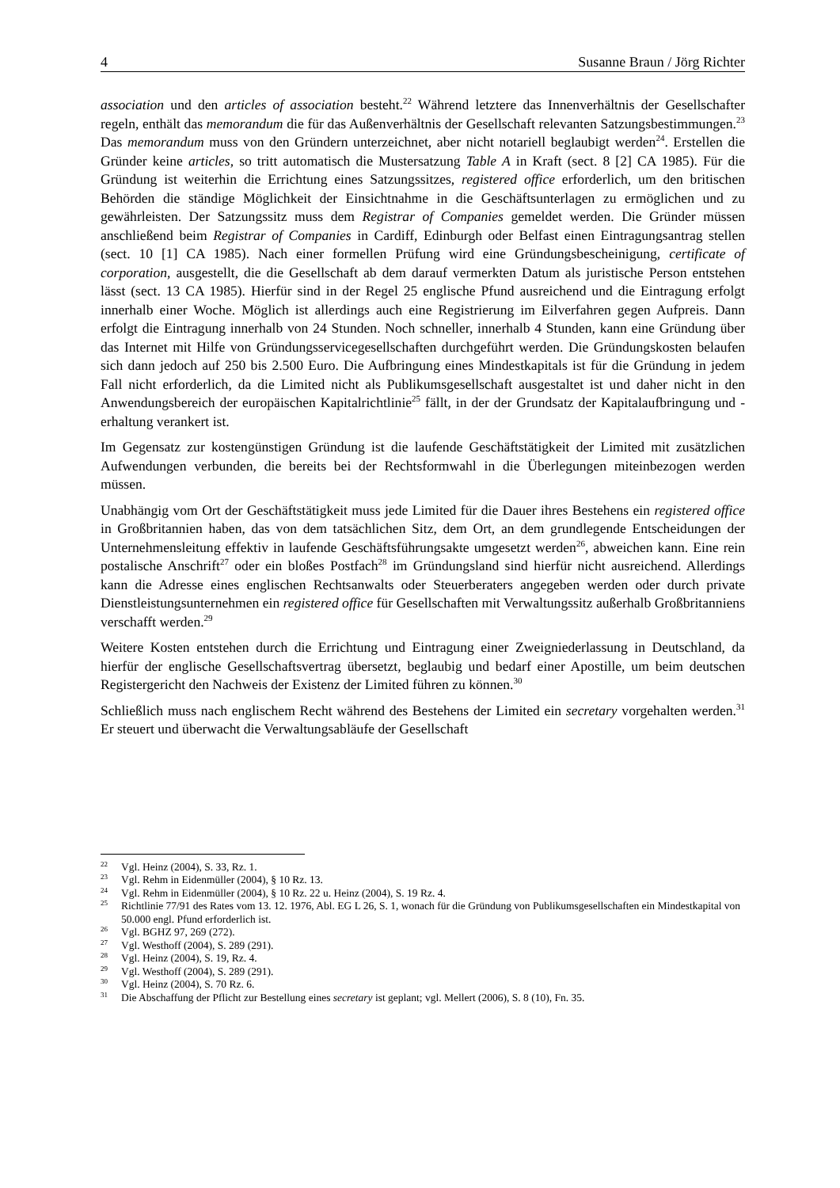4 Susanne Braun / Jörg Richter
association und den articles of association besteht.<sup>22</sup> Während letztere das Innenverhältnis der Gesellschafter regeln, enthält das memorandum die für das Außenverhältnis der Gesellschaft relevanten Satzungsbestimmungen.<sup>23</sup> Das memorandum muss von den Gründern unterzeichnet, aber nicht notariell beglaubigt werden<sup>24</sup>. Erstellen die Gründer keine articles, so tritt automatisch die Mustersatzung Table A in Kraft (sect. 8 [2] CA 1985). Für die Gründung ist weiterhin die Errichtung eines Satzungssitzes, registered office erforderlich, um den britischen Behörden die ständige Möglichkeit der Einsichtnahme in die Geschäftsunterlagen zu ermöglichen und zu gewährleisten. Der Satzungssitz muss dem Registrar of Companies gemeldet werden. Die Gründer müssen anschließend beim Registrar of Companies in Cardiff, Edinburgh oder Belfast einen Eintragungsantrag stellen (sect. 10 [1] CA 1985). Nach einer formellen Prüfung wird eine Gründungsbescheinigung, certificate of corporation, ausgestellt, die die Gesellschaft ab dem darauf vermerkten Datum als juristische Person entstehen lässt (sect. 13 CA 1985). Hierfür sind in der Regel 25 englische Pfund ausreichend und die Eintragung erfolgt innerhalb einer Woche. Möglich ist allerdings auch eine Registrierung im Eilverfahren gegen Aufpreis. Dann erfolgt die Eintragung innerhalb von 24 Stunden. Noch schneller, innerhalb 4 Stunden, kann eine Gründung über das Internet mit Hilfe von Gründungsservicegesellschaften durchgeführt werden. Die Gründungskosten belaufen sich dann jedoch auf 250 bis 2.500 Euro. Die Aufbringung eines Mindestkapitals ist für die Gründung in jedem Fall nicht erforderlich, da die Limited nicht als Publikumsgesellschaft ausgestaltet ist und daher nicht in den Anwendungsbereich der europäischen Kapitalrichtlinie<sup>25</sup> fällt, in der der Grundsatz der Kapitalaufbringung und -erhaltung verankert ist.
Im Gegensatz zur kostengünstigen Gründung ist die laufende Geschäftstätigkeit der Limited mit zusätzlichen Aufwendungen verbunden, die bereits bei der Rechtsformwahl in die Überlegungen miteinbezogen werden müssen.
Unabhängig vom Ort der Geschäftstätigkeit muss jede Limited für die Dauer ihres Bestehens ein registered office in Großbritannien haben, das von dem tatsächlichen Sitz, dem Ort, an dem grundlegende Entscheidungen der Unternehmensleitung effektiv in laufende Geschäftsführungsakte umgesetzt werden<sup>26</sup>, abweichen kann. Eine rein postalische Anschrift<sup>27</sup> oder ein bloßes Postfach<sup>28</sup> im Gründungsland sind hierfür nicht ausreichend. Allerdings kann die Adresse eines englischen Rechtsanwalts oder Steuerberaters angegeben werden oder durch private Dienstleistungsunternehmen ein registered office für Gesellschaften mit Verwaltungssitz außerhalb Großbritanniens verschafft werden.<sup>29</sup>
Weitere Kosten entstehen durch die Errichtung und Eintragung einer Zweigniederlassung in Deutschland, da hierfür der englische Gesellschaftsvertrag übersetzt, beglaubig und bedarf einer Apostille, um beim deutschen Registergericht den Nachweis der Existenz der Limited führen zu können.<sup>30</sup>
Schließlich muss nach englischem Recht während des Bestehens der Limited ein secretary vorgehalten werden.<sup>31</sup> Er steuert und überwacht die Verwaltungsabläufe der Gesellschaft
<sup>22</sup> Vgl. Heinz (2004), S. 33, Rz. 1.
<sup>23</sup> Vgl. Rehm in Eidenmüller (2004), § 10 Rz. 13.
<sup>24</sup> Vgl. Rehm in Eidenmüller (2004), § 10 Rz. 22 u. Heinz (2004), S. 19 Rz. 4.
<sup>25</sup> Richtlinie 77/91 des Rates vom 13. 12. 1976, Abl. EG L 26, S. 1, wonach für die Gründung von Publikumsgesellschaften ein Mindestkapital von 50.000 engl. Pfund erforderlich ist.
<sup>26</sup> Vgl. BGHZ 97, 269 (272).
<sup>27</sup> Vgl. Westhoff (2004), S. 289 (291).
<sup>28</sup> Vgl. Heinz (2004), S. 19, Rz. 4.
<sup>29</sup> Vgl. Westhoff (2004), S. 289 (291).
<sup>30</sup> Vgl. Heinz (2004), S. 70 Rz. 6.
<sup>31</sup> Die Abschaffung der Pflicht zur Bestellung eines secretary ist geplant; vgl. Mellert (2006), S. 8 (10), Fn. 35.